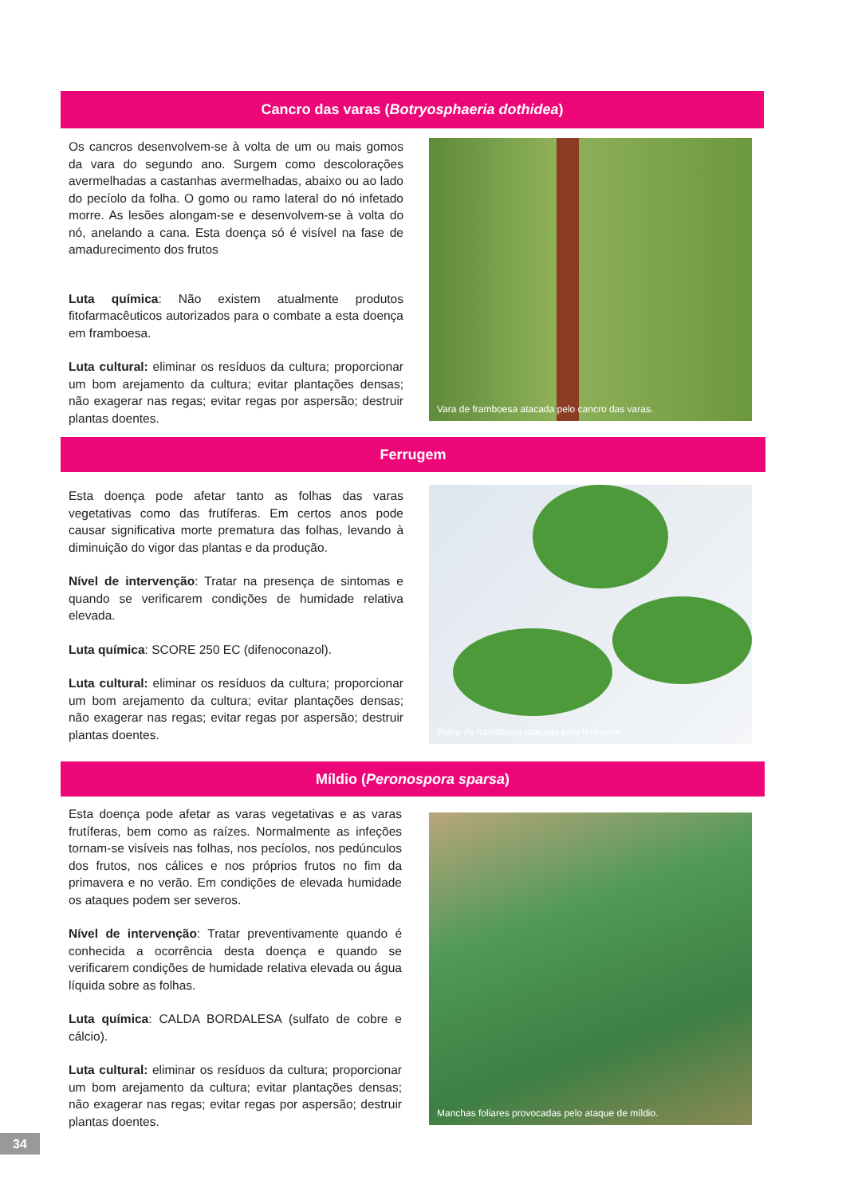Cancro das varas (Botryosphaeria dothidea)
Os cancros desenvolvem-se à volta de um ou mais gomos da vara do segundo ano. Surgem como descolorações avermelhadas a castanhas avermelhadas, abaixo ou ao lado do pecíolo da folha. O gomo ou ramo lateral do nó infetado morre. As lesões alongam-se e desenvolvem-se à volta do nó, anelando a cana. Esta doença só é visível na fase de amadurecimento dos frutos
Luta química: Não existem atualmente produtos fitofarmacêuticos autorizados para o combate a esta doença em framboesa.
Luta cultural: eliminar os resíduos da cultura; proporcionar um bom arejamento da cultura; evitar plantações densas; não exagerar nas regas; evitar regas por aspersão; destruir plantas doentes.
Vara de framboesa atacada pelo cancro das varas.
Ferrugem
Esta doença pode afetar tanto as folhas das varas vegetativas como das frutíferas. Em certos anos pode causar significativa morte prematura das folhas, levando à diminuição do vigor das plantas e da produção.
Nível de intervenção: Tratar na presença de sintomas e quando se verificarem condições de humidade relativa elevada.
Luta química: SCORE 250 EC (difenoconazol).
Luta cultural: eliminar os resíduos da cultura; proporcionar um bom arejamento da cultura; evitar plantações densas; não exagerar nas regas; evitar regas por aspersão; destruir plantas doentes.
Folha de framboesa atacada pela ferrugem.
Míldio (Peronospora sparsa)
Esta doença pode afetar as varas vegetativas e as varas frutíferas, bem como as raízes. Normalmente as infeções tornam-se visíveis nas folhas, nos pecíolos, nos pedúnculos dos frutos, nos cálices e nos próprios frutos no fim da primavera e no verão. Em condições de elevada humidade os ataques podem ser severos.
Nível de intervenção: Tratar preventivamente quando é conhecida a ocorrência desta doença e quando se verificarem condições de humidade relativa elevada ou água líquida sobre as folhas.
Luta química: CALDA BORDALESA (sulfato de cobre e cálcio).
Luta cultural: eliminar os resíduos da cultura; proporcionar um bom arejamento da cultura; evitar plantações densas; não exagerar nas regas; evitar regas por aspersão; destruir plantas doentes.
Manchas foliares provocadas pelo ataque de míldio.
34